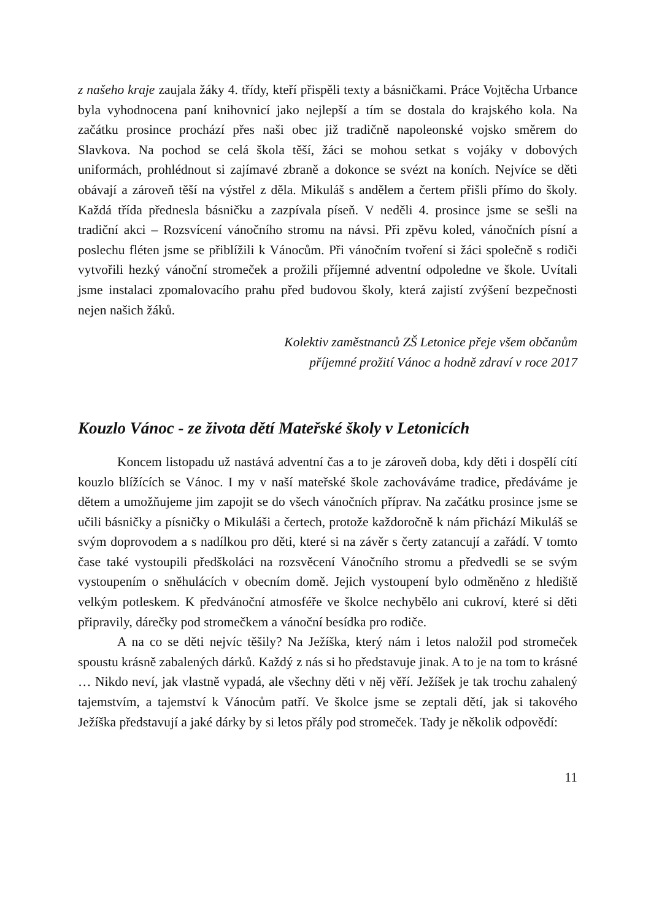z našeho kraje zaujala žáky 4. třídy, kteří přispěli texty a básničkami. Práce Vojtěcha Urbance byla vyhodnocena paní knihovnicí jako nejlepší a tím se dostala do krajského kola. Na začátku prosince prochází přes naši obec již tradičně napoleonské vojsko směrem do Slavkova. Na pochod se celá škola těší, žáci se mohou setkat s vojáky v dobových uniformách, prohlédnout si zajímavé zbraně a dokonce se svézt na koních. Nejvíce se děti obávají a zároveň těší na výstřel z děla. Mikuláš s andělem a čertem přišli přímo do školy. Každá třída přednesla básničku a zazpívala píseň. V neděli 4. prosince jsme se sešli na tradiční akci – Rozsvícení vánočního stromu na návsi. Při zpěvu koled, vánočních písní a poslechu fléten jsme se přiblížili k Vánocům. Při vánočním tvoření si žáci společně s rodiči vytvořili hezký vánoční stromeček a prožili příjemné adventní odpoledne ve škole. Uvítali jsme instalaci zpomalovacího prahu před budovou školy, která zajistí zvýšení bezpečnosti nejen našich žáků.
Kolektiv zaměstnanců ZŠ Letonice přeje všem občanům
příjemné prožití Vánoc a hodně zdraví v roce 2017
Kouzlo Vánoc - ze života dětí Mateřské školy v Letonicích
Koncem listopadu už nastává adventní čas a to je zároveň doba, kdy děti i dospělí cítí kouzlo blížících se Vánoc. I my v naší mateřské škole zachováváme tradice, předáváme je dětem a umožňujeme jim zapojit se do všech vánočních příprav. Na začátku prosince jsme se učili básničky a písničky o Mikuláši a čertech, protože každoročně k nám přichází Mikuláš se svým doprovodem a s nadílkou pro děti, které si na závěr s čerty zatancují a zařádí. V tomto čase také vystoupili předškoláci na rozsvěcení Vánočního stromu a předvedli se se svým vystoupením o sněhulácích v obecním domě. Jejich vystoupení bylo odměněno z hlediště velkým potleskem. K předvánoční atmosféře ve školce nechybělo ani cukroví, které si děti připravily, dárečky pod stromečkem a vánoční besídka pro rodiče.
A na co se děti nejvíc těšily? Na Ježíška, který nám i letos naložil pod stromeček spoustu krásně zabalených dárků. Každý z nás si ho představuje jinak. A to je na tom to krásné … Nikdo neví, jak vlastně vypadá, ale všechny děti v něj věří. Ježíšek je tak trochu zahalený tajemstvím, a tajemství k Vánocům patří. Ve školce jsme se zeptali dětí, jak si takového Ježíška představují a jaké dárky by si letos přály pod stromeček. Tady je několik odpovědí:
11